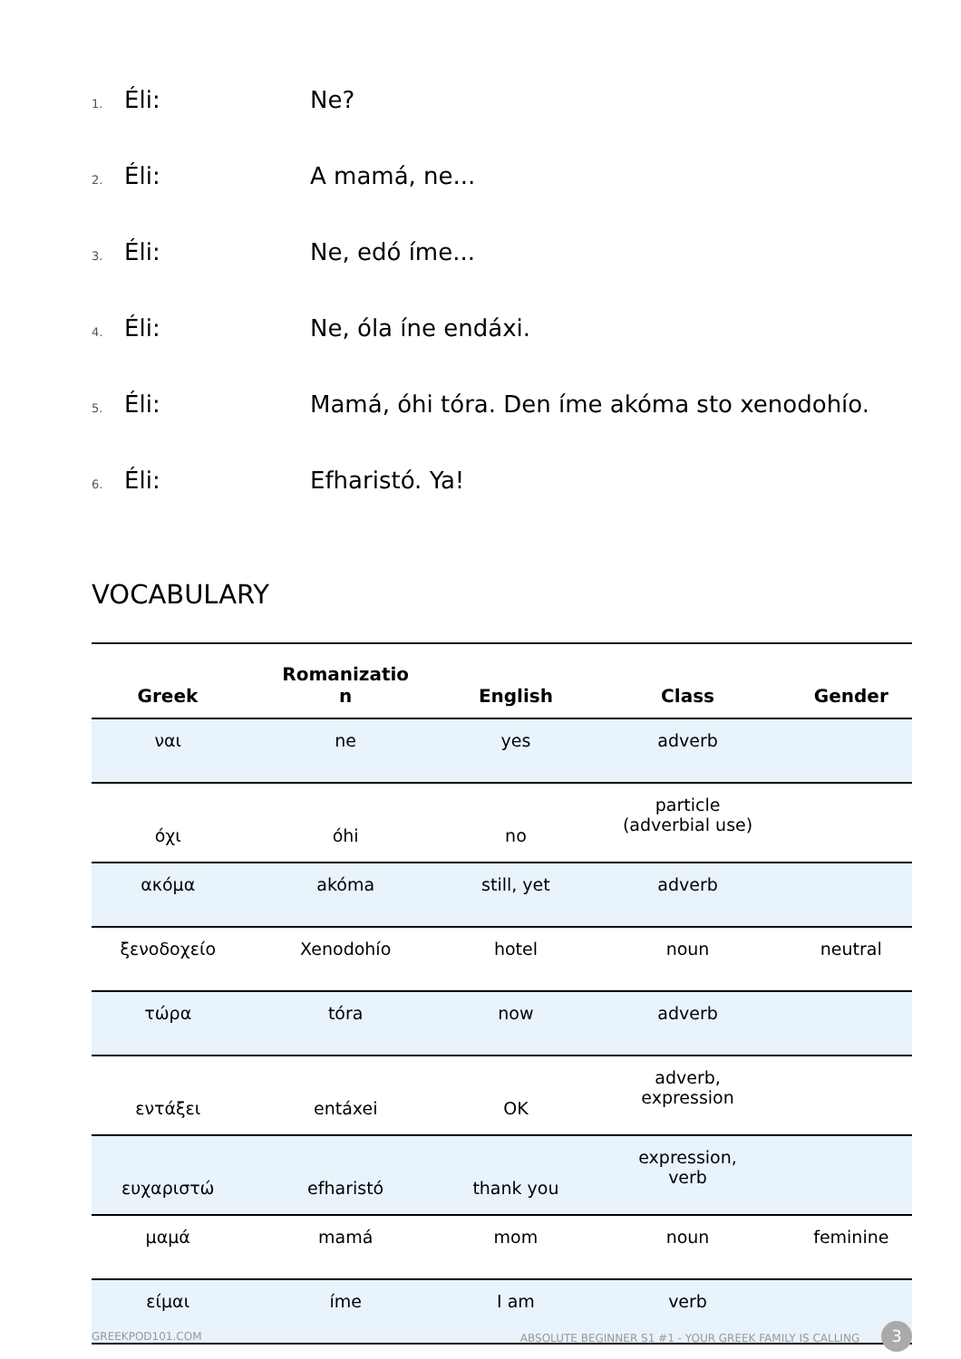1. Éli: Ne?
2. Éli: A mamá, ne...
3. Éli: Ne, edó íme...
4. Éli: Ne, óla íne endáxi.
5. Éli: Mamá, óhi tóra. Den íme akóma sto xenodohío.
6. Éli: Efharistó. Ya!
VOCABULARY
| Greek | Romanizatio n | English | Class | Gender |
| --- | --- | --- | --- | --- |
| ναι | ne | yes | adverb | |
| όχι | óhi | no | particle (adverbial use) | |
| ακόμα | akóma | still, yet | adverb | |
| ξενοδοχείο | Xenodohío | hotel | noun | neutral |
| τώρα | tóra | now | adverb | |
| εντάξει | entáxei | OK | adverb, expression | |
| ευχαριστώ | efharistó | thank you | expression, verb | |
| μαμά | mamá | mom | noun | feminine |
| είμαι | íme | I am | verb | |
GREEKPOD101.COM ABSOLUTE BEGINNER S1 #1 - YOUR GREEK FAMILY IS CALLING 3